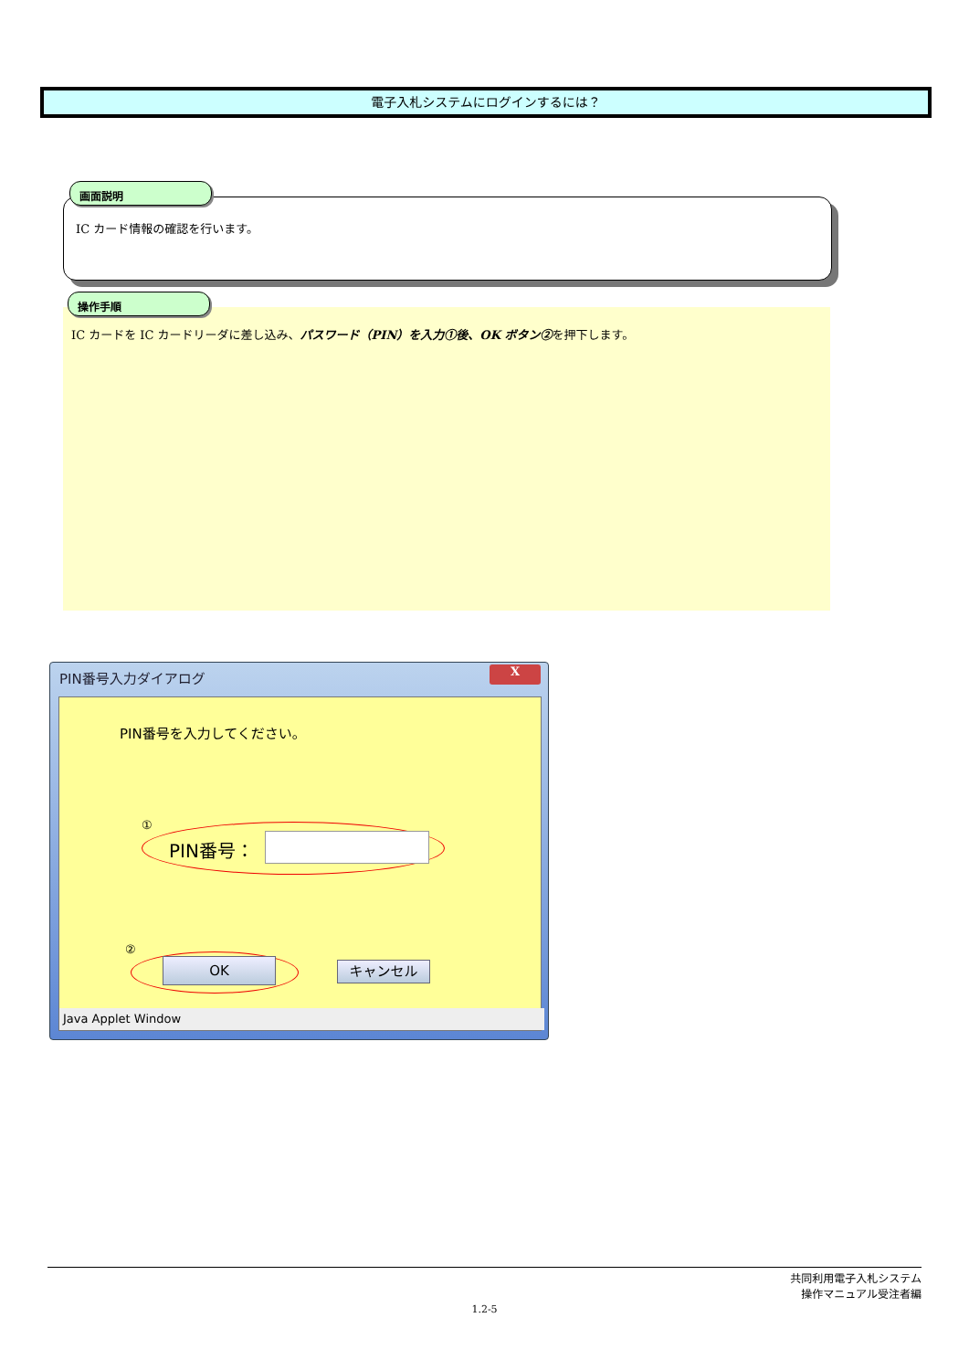電子入札システムにログインするには？
IC カード情報の確認を行います。
画面説明
IC カードを IC カードリーダに差し込み、パスワード（PIN）を入力①後、OK ボタン②を押下します。
操作手順
PIN番号入力ダイアログ
X
PIN番号を入力してください。
①
PIN番号：
②
OK キャンセル
Java Applet Window
共同利用電子入札システム
操作マニュアル受注者編
1.2-5